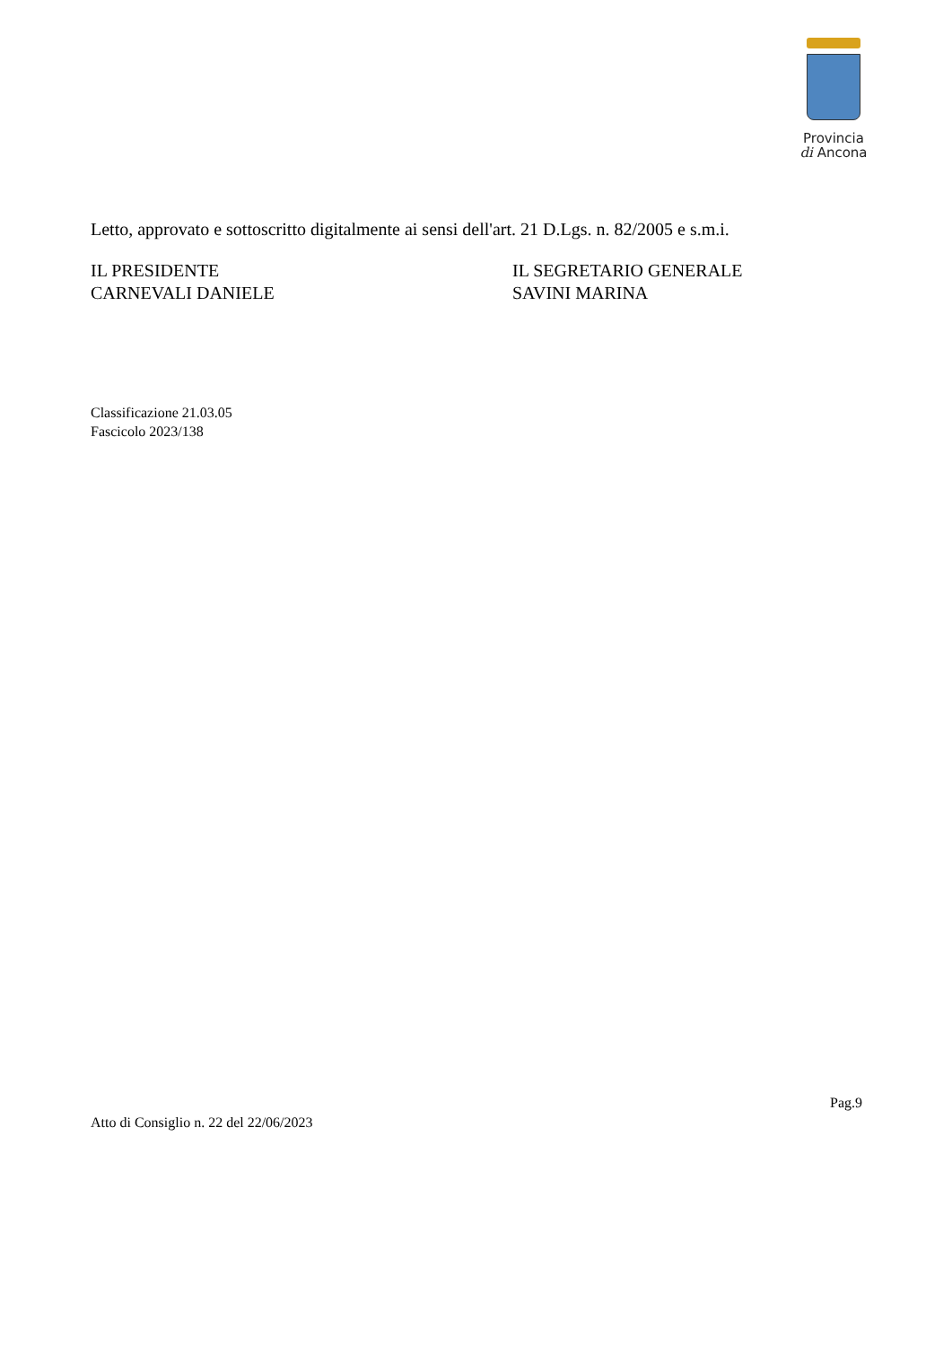Provincia
di Ancona
Letto, approvato e sottoscritto digitalmente ai sensi dell'art. 21 D.Lgs. n. 82/2005 e s.m.i.
IL PRESIDENTE
CARNEVALI DANIELE
IL SEGRETARIO GENERALE
SAVINI MARINA
Classificazione 21.03.05
Fascicolo 2023/138
Pag.9
Atto di Consiglio n. 22 del 22/06/2023